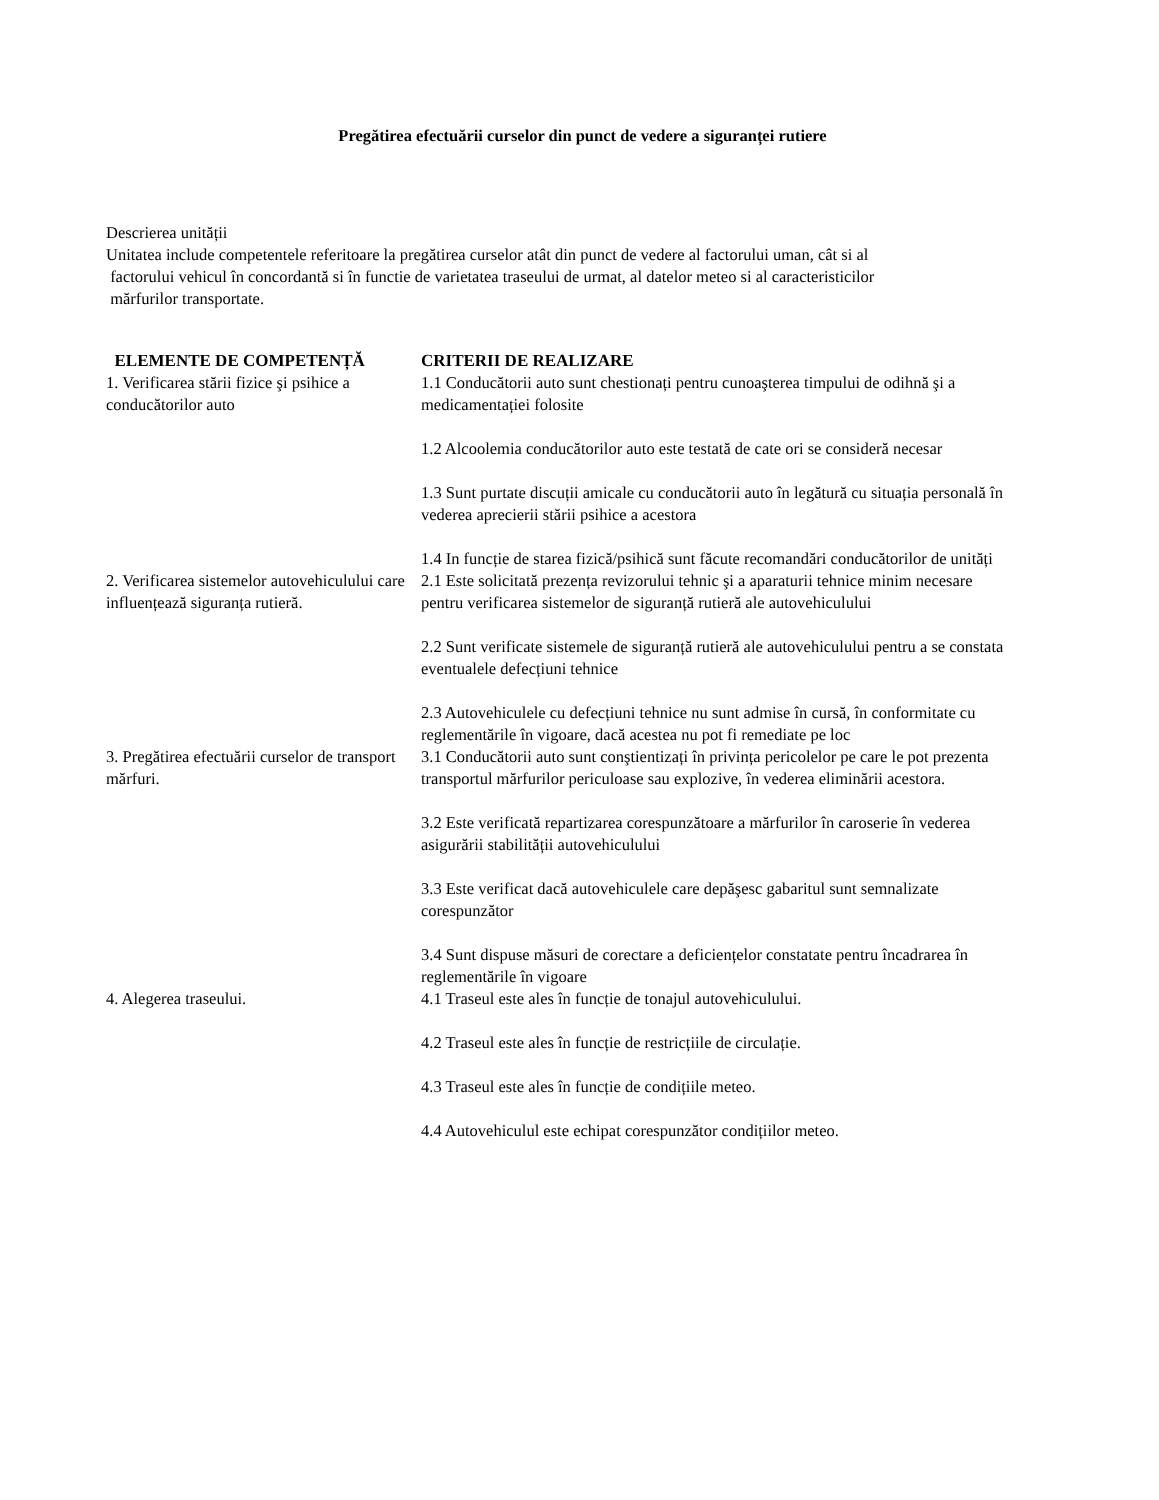Pregătirea efectuării curselor din punct de vedere a siguranței rutiere
Descrierea unității
Unitatea include competentele referitoare la pregătirea curselor atât din punct de vedere al factorului uman, cât si al
factorului vehicul în concordantă si în functie de varietatea traseului de urmat, al datelor meteo si al caracteristicilor
mărfurilor transportate.
| ELEMENTE DE COMPETENȚĂ | CRITERII DE REALIZARE |
| --- | --- |
| 1. Verificarea stării fizice şi psihice a conducătorilor auto | 1.1 Conducătorii auto sunt chestionați pentru cunoaşterea timpului de odihnă şi a medicamentației folosite 1.2 Alcoolemia conducătorilor auto este testată de cate ori se consideră necesar 1.3 Sunt purtate discuții amicale cu conducătorii auto în legătură cu situația personală în vederea aprecierii stării psihice a acestora 1.4 In funcție de starea fizică/psihică sunt făcute recomandări conducătorilor de unități |
| 2. Verificarea sistemelor autovehiculului care influențează siguranța rutieră. | 2.1 Este solicitată prezența revizorului tehnic şi a aparaturii tehnice minim necesare pentru verificarea sistemelor de siguranță rutieră ale autovehiculului 2.2 Sunt verificate sistemele de siguranță rutieră ale autovehiculului pentru a se constata eventualele defecțiuni tehnice 2.3 Autovehiculele cu defecțiuni tehnice nu sunt admise în cursă, în conformitate cu reglementările în vigoare, dacă acestea nu pot fi remediate pe loc |
| 3. Pregătirea efectuării curselor de transport mărfuri. | 3.1 Conducătorii auto sunt conştientizați în privința pericolelor pe care le pot prezenta transportul mărfurilor periculoase sau explozive, în vederea eliminării acestora. 3.2 Este verificată repartizarea corespunzătoare a mărfurilor în caroserie în vederea asigurării stabilității autovehiculului 3.3 Este verificat dacă autovehiculele care depăşesc gabaritul sunt semnalizate corespunzător 3.4 Sunt dispuse măsuri de corectare a deficiențelor constatate pentru încadrarea în reglementările în vigoare |
| 4. Alegerea traseului. | 4.1 Traseul este ales în funcție de tonajul autovehiculului. 4.2 Traseul este ales în funcție de restricțiile de circulație. 4.3 Traseul este ales în funcție de condițiile meteo. 4.4 Autovehiculul este echipat corespunzător condițiilor meteo. |